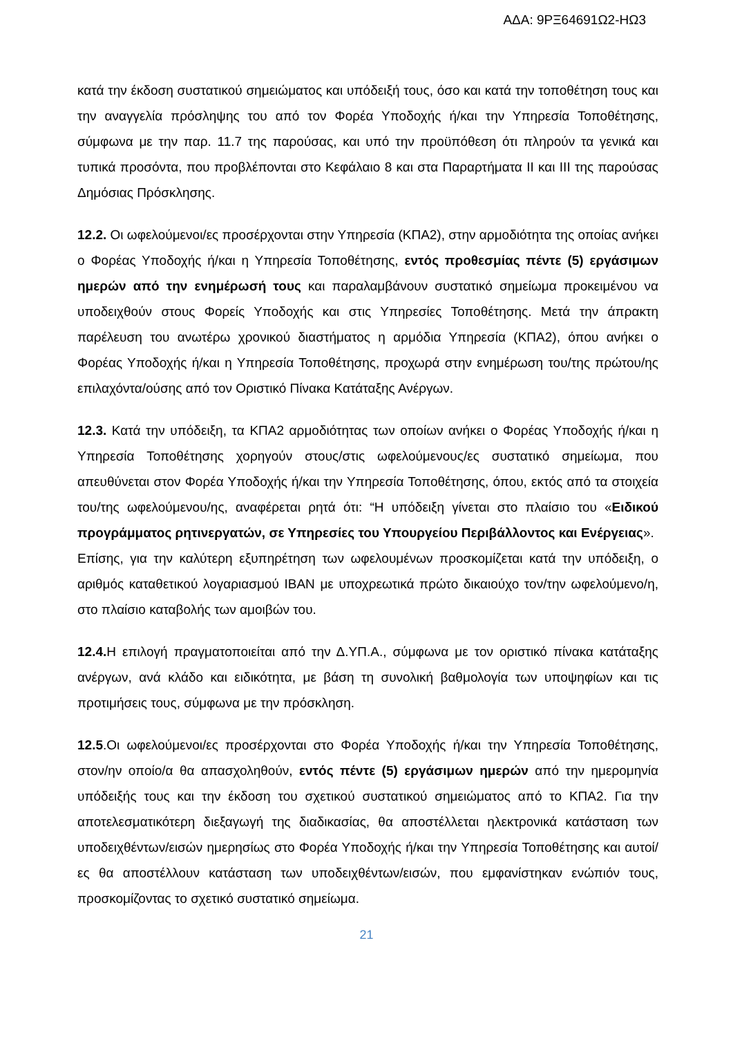ΑΔΑ: 9ΡΞ64691Ω2-ΗΩ3
κατά την έκδοση συστατικού σημειώματος και υπόδειξή τους, όσο και κατά την τοποθέτηση τους και την αναγγελία πρόσληψης του από τον Φορέα Υποδοχής ή/και την Υπηρεσία Τοποθέτησης, σύμφωνα με την παρ. 11.7 της παρούσας, και υπό την προϋπόθεση ότι πληρούν τα γενικά και τυπικά προσόντα, που προβλέπονται στο Κεφάλαιο 8 και στα Παραρτήματα ΙΙ και ΙΙΙ της παρούσας Δημόσιας Πρόσκλησης.
12.2. Οι ωφελούμενοι/ες προσέρχονται στην Υπηρεσία (ΚΠΑ2), στην αρμοδιότητα της οποίας ανήκει ο Φορέας Υποδοχής ή/και η Υπηρεσία Τοποθέτησης, εντός προθεσμίας πέντε (5) εργάσιμων ημερών από την ενημέρωσή τους και παραλαμβάνουν συστατικό σημείωμα προκειμένου να υποδειχθούν στους Φορείς Υποδοχής και στις Υπηρεσίες Τοποθέτησης. Μετά την άπρακτη παρέλευση του ανωτέρω χρονικού διαστήματος η αρμόδια Υπηρεσία (ΚΠΑ2), όπου ανήκει ο Φορέας Υποδοχής ή/και η Υπηρεσία Τοποθέτησης, προχωρά στην ενημέρωση του/της πρώτου/ης επιλαχόντα/ούσης από τον Οριστικό Πίνακα Κατάταξης Ανέργων.
12.3. Κατά την υπόδειξη, τα ΚΠΑ2 αρμοδιότητας των οποίων ανήκει ο Φορέας Υποδοχής ή/και η Υπηρεσία Τοποθέτησης χορηγούν στους/στις ωφελούμενους/ες συστατικό σημείωμα, που απευθύνεται στον Φορέα Υποδοχής ή/και την Υπηρεσία Τοποθέτησης, όπου, εκτός από τα στοιχεία του/της ωφελούμενου/ης, αναφέρεται ρητά ότι: “Η υπόδειξη γίνεται στο πλαίσιο του «Ειδικού προγράμματος ρητινεργατών, σε Υπηρεσίες του Υπουργείου Περιβάλλοντος και Ενέργειας».
Επίσης, για την καλύτερη εξυπηρέτηση των ωφελουμένων προσκομίζεται κατά την υπόδειξη, ο αριθμός καταθετικού λογαριασμού IBAN με υποχρεωτικά πρώτο δικαιούχο τον/την ωφελούμενο/η, στο πλαίσιο καταβολής των αμοιβών του.
12.4. Η επιλογή πραγματοποιείται από την Δ.ΥΠ.Α., σύμφωνα με τον οριστικό πίνακα κατάταξης ανέργων, ανά κλάδο και ειδικότητα, με βάση τη συνολική βαθμολογία των υποψηφίων και τις προτιμήσεις τους, σύμφωνα με την πρόσκληση.
12.5.Οι ωφελούμενοι/ες προσέρχονται στο Φορέα Υποδοχής ή/και την Υπηρεσία Τοποθέτησης, στον/ην οποίο/α θα απασχοληθούν, εντός πέντε (5) εργάσιμων ημερών από την ημερομηνία υπόδειξής τους και την έκδοση του σχετικού συστατικού σημειώματος από το ΚΠΑ2. Για την αποτελεσματικότερη διεξαγωγή της διαδικασίας, θα αποστέλλεται ηλεκτρονικά κατάσταση των υποδειχθέντων/εισών ημερησίως στο Φορέα Υποδοχής ή/και την Υπηρεσία Τοποθέτησης και αυτοί/ες θα αποστέλλουν κατάσταση των υποδειχθέντων/εισών, που εμφανίστηκαν ενώπιόν τους, προσκομίζοντας το σχετικό συστατικό σημείωμα.
21